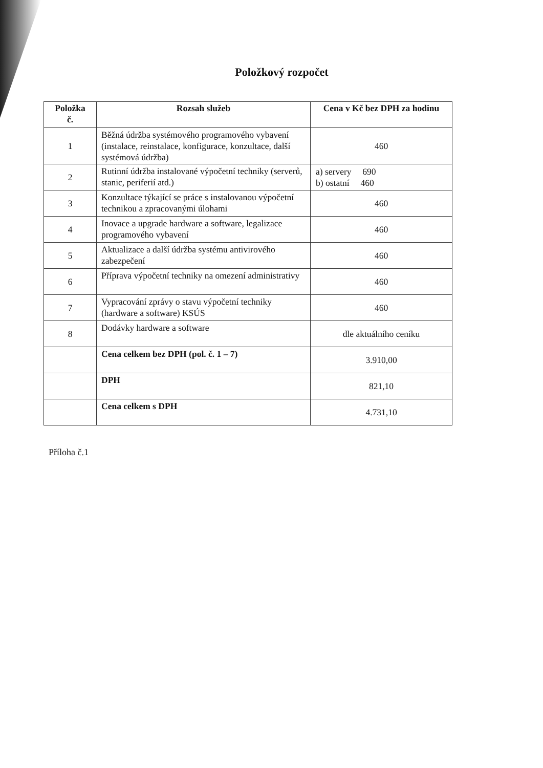Položkový rozpočet
| Položka č. | Rozsah služeb | Cena v Kč bez DPH za hodinu |
| --- | --- | --- |
| 1 | Běžná údržba systémového programového vybavení (instalace, reinstalace, konfigurace, konzultace, další systémová údržba) | 460 |
| 2 | Rutinní údržba instalované výpočetní techniky (serverů, stanic, periferií atd.) | a) servery 690 b) ostatní 460 |
| 3 | Konzultace týkající se práce s instalovanou výpočetní technikou a zpracovanými úlohami | 460 |
| 4 | Inovace a upgrade hardware a software, legalizace programového vybavení | 460 |
| 5 | Aktualizace a další údržba systému antivirového zabezpečení | 460 |
| 6 | Příprava výpočetní techniky na omezení administrativy | 460 |
| 7 | Vypracování zprávy o stavu výpočetní techniky (hardware a software) KSÚS | 460 |
| 8 | Dodávky hardware a software | dle aktuálního ceníku |
| | Cena celkem bez DPH (pol. č. 1 – 7) | 3.910,00 |
| | DPH | 821,10 |
| | Cena celkem s DPH | 4.731,10 |
Příloha č.1